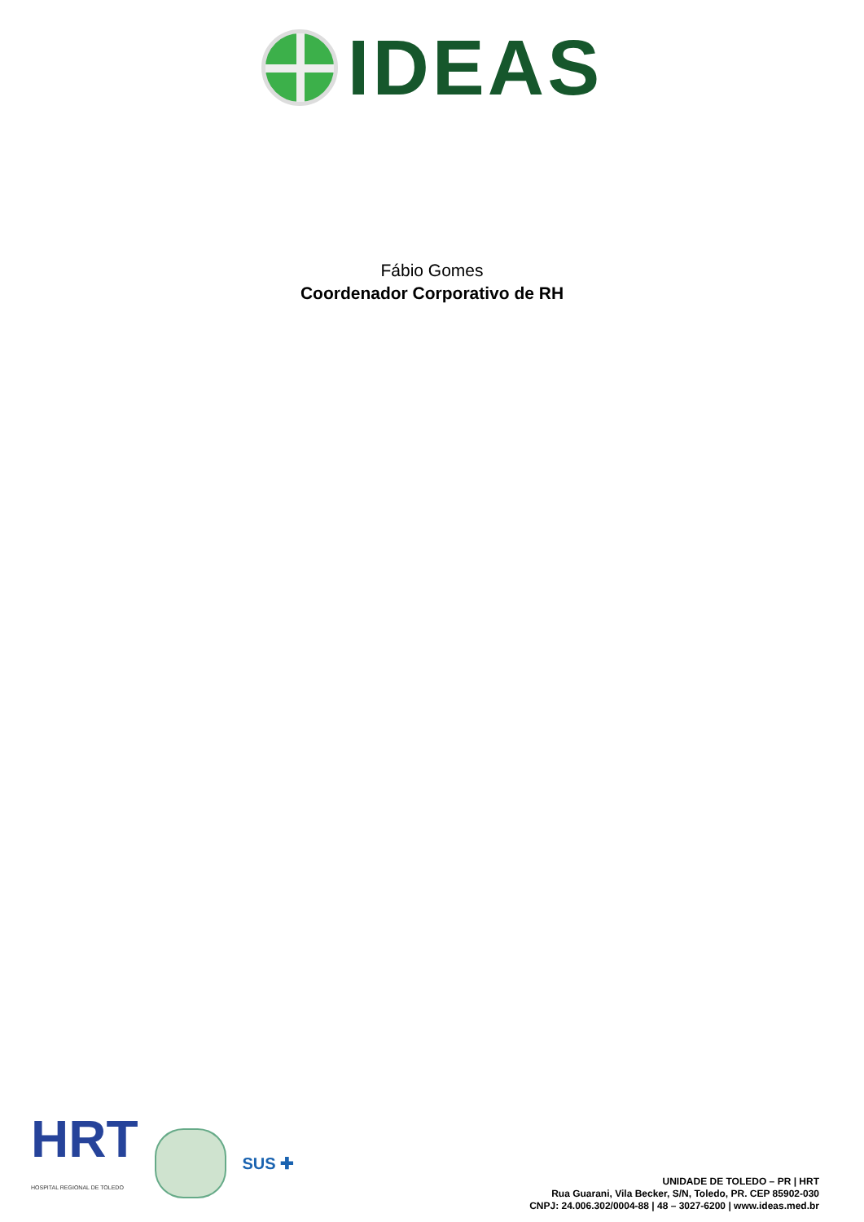IDEAS
Fábio Gomes
Coordenador Corporativo de RH
HRT
HOSPITAL REGIONAL DE TOLEDO
SUS ✚
UNIDADE DE TOLEDO – PR | HRT
Rua Guarani, Vila Becker, S/N, Toledo, PR. CEP 85902-030
CNPJ: 24.006.302/0004-88 | 48 – 3027-6200 | www.ideas.med.br